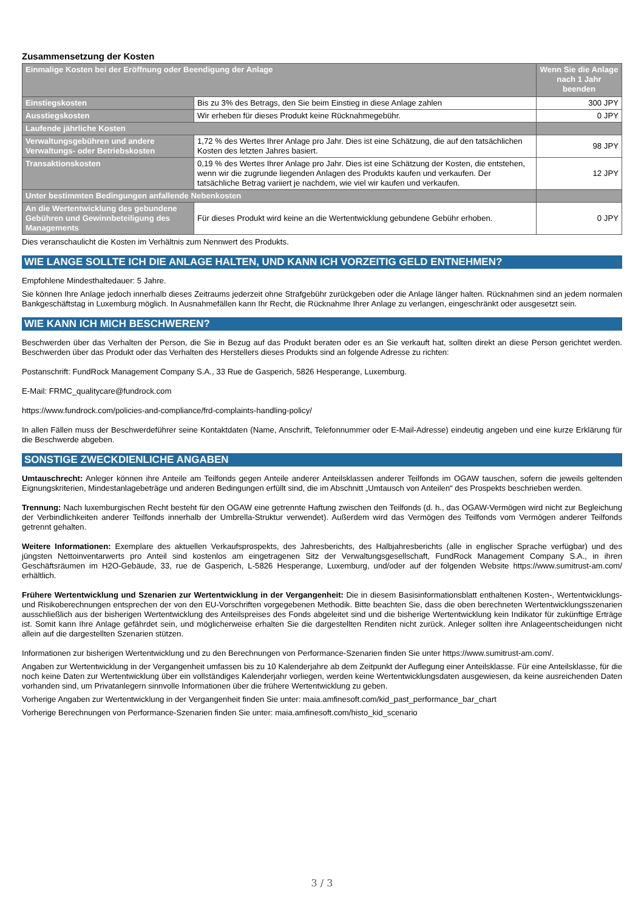Zusammensetzung der Kosten
| Einmalige Kosten bei der Eröffnung oder Beendigung der Anlage | | Wenn Sie die Anlage nach 1 Jahr beenden |
| --- | --- | --- |
| Einstiegskosten | Bis zu 3% des Betrags, den Sie beim Einstieg in diese Anlage zahlen | 300 JPY |
| Ausstiegskosten | Wir erheben für dieses Produkt keine Rücknahmegebühr. | 0 JPY |
| Laufende jährliche Kosten | | |
| Verwaltungsgebühren und andere Verwaltungs- oder Betriebskosten | 1,72 % des Wertes Ihrer Anlage pro Jahr. Dies ist eine Schätzung, die auf den tatsächlichen Kosten des letzten Jahres basiert. | 98 JPY |
| Transaktionskosten | 0,19 % des Wertes Ihrer Anlage pro Jahr. Dies ist eine Schätzung der Kosten, die entstehen, wenn wir die zugrunde liegenden Anlagen des Produkts kaufen und verkaufen. Der tatsächliche Betrag variiert je nachdem, wie viel wir kaufen und verkaufen. | 12 JPY |
| Unter bestimmten Bedingungen anfallende Nebenkosten | | |
| An die Wertentwicklung des gebundene Gebühren und Gewinnbeteiligung des Managements | Für dieses Produkt wird keine an die Wertentwicklung gebundene Gebühr erhoben. | 0 JPY |
Dies veranschaulicht die Kosten im Verhältnis zum Nennwert des Produkts.
WIE LANGE SOLLTE ICH DIE ANLAGE HALTEN, UND KANN ICH VORZEITIG GELD ENTNEHMEN?
Empfohlene Mindesthaltedauer: 5 Jahre.
Sie können Ihre Anlage jedoch innerhalb dieses Zeitraums jederzeit ohne Strafgebühr zurückgeben oder die Anlage länger halten. Rücknahmen sind an jedem normalen Bankgeschäftstag in Luxemburg möglich. In Ausnahmefällen kann Ihr Recht, die Rücknahme Ihrer Anlage zu verlangen, eingeschränkt oder ausgesetzt sein.
WIE KANN ICH MICH BESCHWEREN?
Beschwerden über das Verhalten der Person, die Sie in Bezug auf das Produkt beraten oder es an Sie verkauft hat, sollten direkt an diese Person gerichtet werden. Beschwerden über das Produkt oder das Verhalten des Herstellers dieses Produkts sind an folgende Adresse zu richten:
Postanschrift: FundRock Management Company S.A., 33 Rue de Gasperich, 5826 Hesperange, Luxemburg.
E-Mail: FRMC_qualitycare@fundrock.com
https://www.fundrock.com/policies-and-compliance/frd-complaints-handling-policy/
In allen Fällen muss der Beschwerdeführer seine Kontaktdaten (Name, Anschrift, Telefonnummer oder E-Mail-Adresse) eindeutig angeben und eine kurze Erklärung für die Beschwerde abgeben.
SONSTIGE ZWECKDIENLICHE ANGABEN
Umtauschrecht: Anleger können ihre Anteile am Teilfonds gegen Anteile anderer Anteilsklassen anderer Teilfonds im OGAW tauschen, sofern die jeweils geltenden Eignungskriterien, Mindestanlagebeträge und anderen Bedingungen erfüllt sind, die im Abschnitt „Umtausch von Anteilen“ des Prospekts beschrieben werden.
Trennung: Nach luxemburgischen Recht besteht für den OGAW eine getrennte Haftung zwischen den Teilfonds (d. h., das OGAW-Vermögen wird nicht zur Begleichung der Verbindlichkeiten anderer Teilfonds innerhalb der Umbrella-Struktur verwendet). Außerdem wird das Vermögen des Teilfonds vom Vermögen anderer Teilfonds getrennt gehalten.
Weitere Informationen: Exemplare des aktuellen Verkaufsprospekts, des Jahresberichts, des Halbjahresberichts (alle in englischer Sprache verfügbar) und des jüngsten Nettoinventarwerts pro Anteil sind kostenlos am eingetragenen Sitz der Verwaltungsgesellschaft, FundRock Management Company S.A., in ihren Geschäftsräumen im H2O-Gebäude, 33, rue de Gasperich, L-5826 Hesperange, Luxemburg, und/oder auf der folgenden Website https://www.sumitrust-am.com/ erhältlich.
Frühere Wertentwicklung und Szenarien zur Wertentwicklung in der Vergangenheit: Die in diesem Basisinformationsblatt enthaltenen Kosten-, Wertentwicklungs- und Risikoberechnungen entsprechen der von den EU-Vorschriften vorgegebenen Methodik. Bitte beachten Sie, dass die oben berechneten Wertentwicklungsszenarien ausschließlich aus der bisherigen Wertentwicklung des Anteilspreises des Fonds abgeleitet sind und die bisherige Wertentwicklung kein Indikator für zukünftige Erträge ist. Somit kann Ihre Anlage gefährdet sein, und möglicherweise erhalten Sie die dargestellten Renditen nicht zurück. Anleger sollten ihre Anlageentscheidungen nicht allein auf die dargestellten Szenarien stützen.
Informationen zur bisherigen Wertentwicklung und zu den Berechnungen von Performance-Szenarien finden Sie unter https://www.sumitrust-am.com/.
Angaben zur Wertentwicklung in der Vergangenheit umfassen bis zu 10 Kalenderjahre ab dem Zeitpunkt der Auflegung einer Anteilsklasse. Für eine Anteilsklasse, für die noch keine Daten zur Wertentwicklung über ein vollständiges Kalenderjahr vorliegen, werden keine Wertentwicklungsdaten ausgewiesen, da keine ausreichenden Daten vorhanden sind, um Privatanlegern sinnvolle Informationen über die frühere Wertentwicklung zu geben.
Vorherige Angaben zur Wertentwicklung in der Vergangenheit finden Sie unter: maia.amfinesoft.com/kid_past_performance_bar_chart
Vorherige Berechnungen von Performance-Szenarien finden Sie unter: maia.amfinesoft.com/histo_kid_scenario
3 / 3